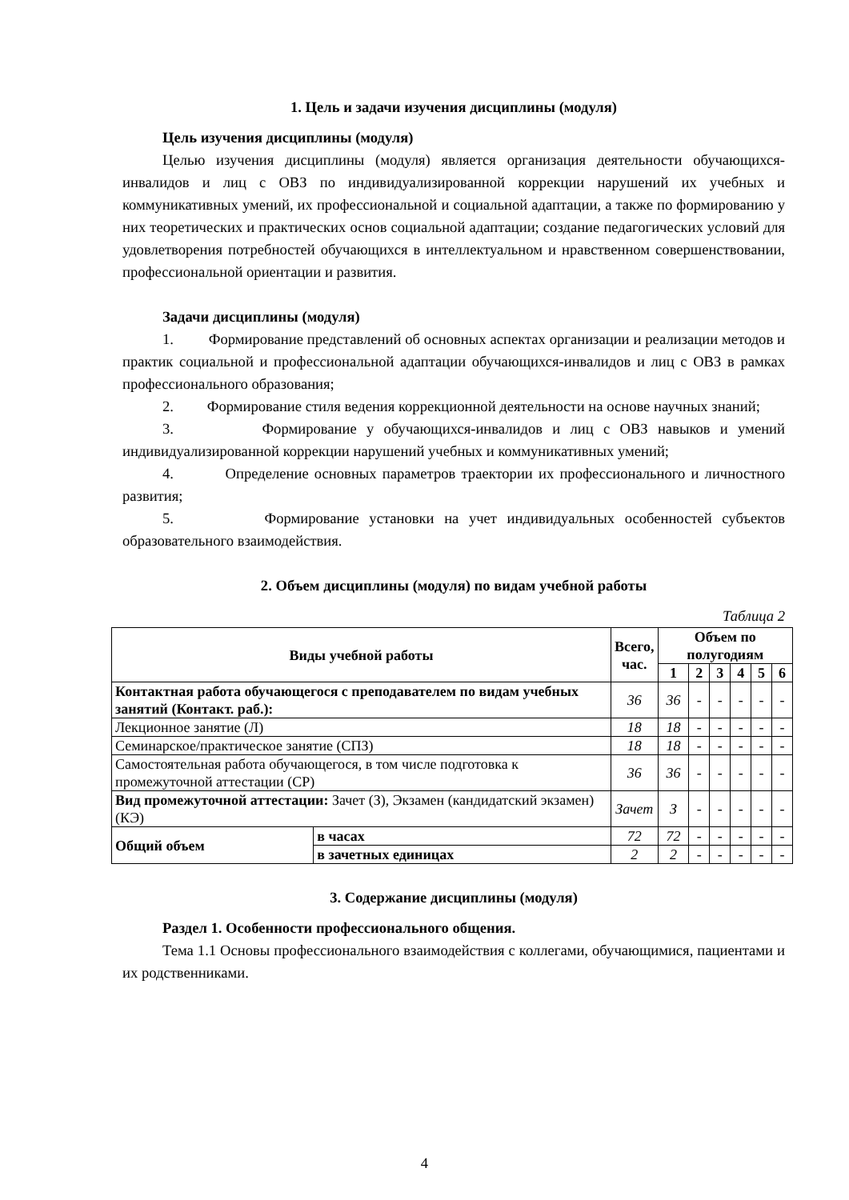1. Цель и задачи изучения дисциплины (модуля)
Цель изучения дисциплины (модуля)
Целью изучения дисциплины (модуля) является организация деятельности обучающихся-инвалидов и лиц с ОВЗ по индивидуализированной коррекции нарушений их учебных и коммуникативных умений, их профессиональной и социальной адаптации, а также по формированию у них теоретических и практических основ социальной адаптации; создание педагогических условий для удовлетворения потребностей обучающихся в интеллектуальном и нравственном совершенствовании, профессиональной ориентации и развития.
Задачи дисциплины (модуля)
1. Формирование представлений об основных аспектах организации и реализации методов и практик социальной и профессиональной адаптации обучающихся-инвалидов и лиц с ОВЗ в рамках профессионального образования;
2. Формирование стиля ведения коррекционной деятельности на основе научных знаний;
3. Формирование у обучающихся-инвалидов и лиц с ОВЗ навыков и умений индивидуализированной коррекции нарушений учебных и коммуникативных умений;
4. Определение основных параметров траектории их профессионального и личностного развития;
5. Формирование установки на учет индивидуальных особенностей субъектов образовательного взаимодействия.
2. Объем дисциплины (модуля) по видам учебной работы
Таблица 2
| Виды учебной работы | | Всего, час. | Объем по полугодиям | | | | | |
| --- | --- | --- | --- | --- | --- | --- | --- | --- |
| | | | 1 | 2 | 3 | 4 | 5 | 6 |
| Контактная работа обучающегося с преподавателем по видам учебных занятий (Контакт. раб.): | | 36 | 36 | - | - | - | - | - |
| Лекционное занятие (Л) | | 18 | 18 | - | - | - | - | - |
| Семинарское/практическое занятие (СПЗ) | | 18 | 18 | - | - | - | - | - |
| Самостоятельная работа обучающегося, в том числе подготовка к промежуточной аттестации (СР) | | 36 | 36 | - | - | - | - | - |
| Вид промежуточной аттестации: Зачет (З), Экзамен (кандидатский экзамен) (КЭ) | | Зачет | З | - | - | - | - | - |
| Общий объем | в часах | 72 | 72 | - | - | - | - | - |
| | в зачетных единицах | 2 | 2 | - | - | - | - | - |
3. Содержание дисциплины (модуля)
Раздел 1. Особенности профессионального общения.
Тема 1.1 Основы профессионального взаимодействия с коллегами, обучающимися, пациентами и их родственниками.
4